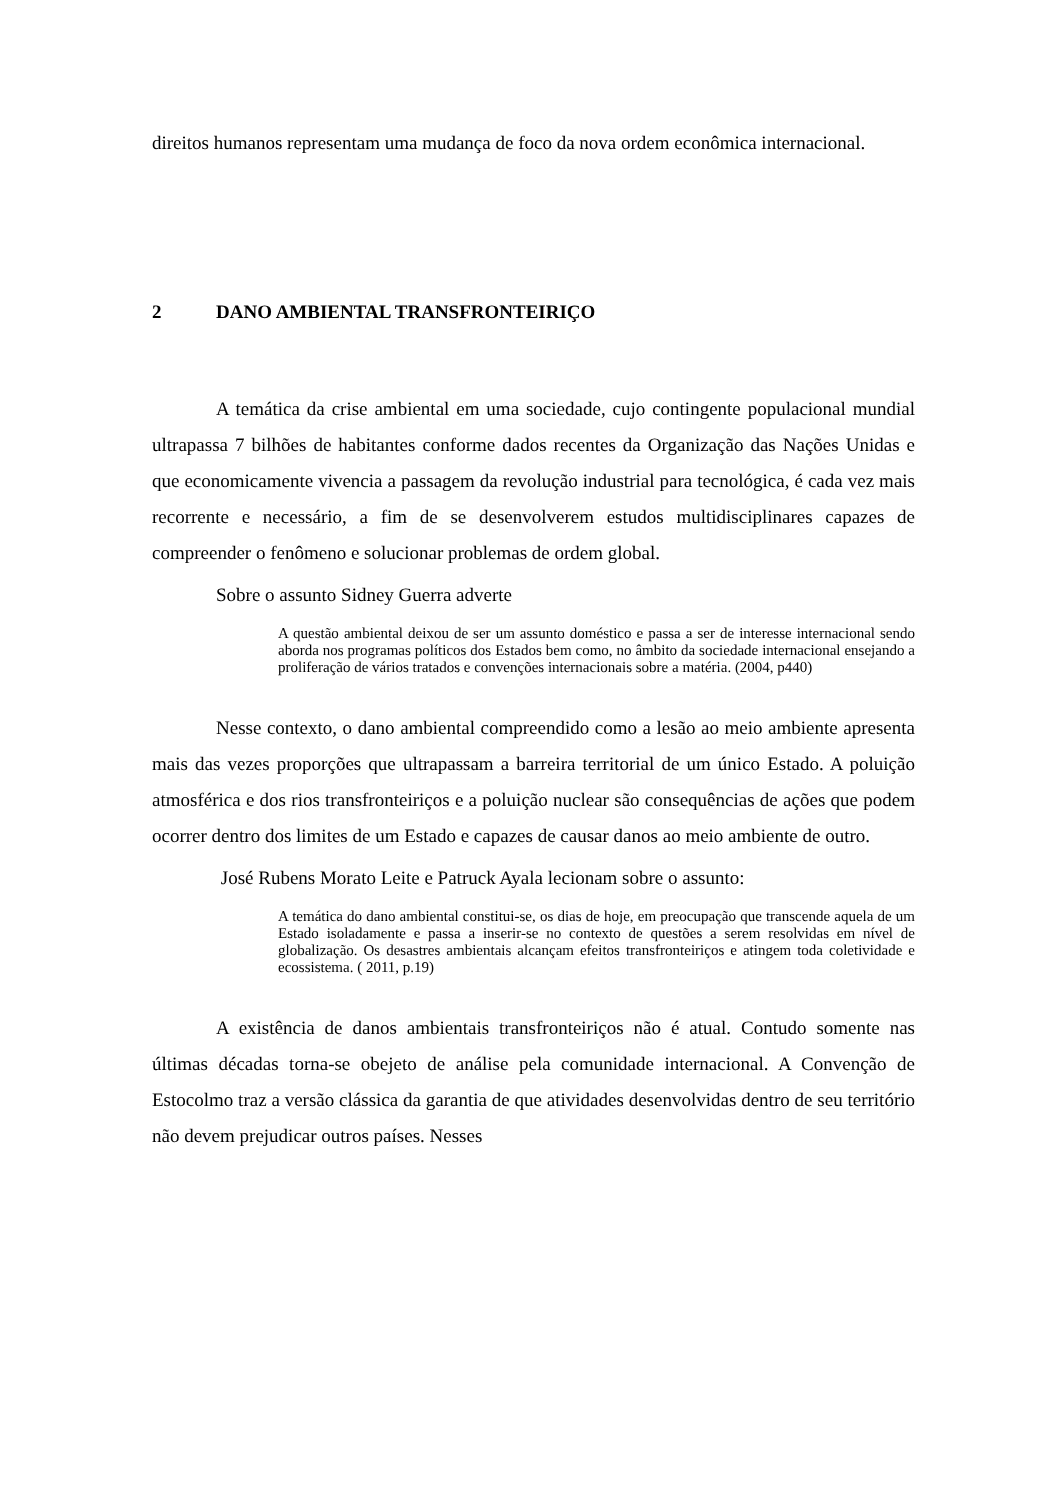direitos humanos representam uma mudança de foco da nova ordem econômica internacional.
2 DANO AMBIENTAL TRANSFRONTEIRIÇO
A temática da crise ambiental em uma sociedade, cujo contingente populacional mundial ultrapassa 7 bilhões de habitantes conforme dados recentes da Organização das Nações Unidas e que economicamente vivencia a passagem da revolução industrial para tecnológica, é cada vez mais recorrente e necessário, a fim de se desenvolverem estudos multidisciplinares capazes de compreender o fenômeno e solucionar problemas de ordem global.
Sobre o assunto Sidney Guerra adverte
A questão ambiental deixou de ser um assunto doméstico e passa a ser de interesse internacional sendo aborda nos programas políticos dos Estados bem como, no âmbito da sociedade internacional ensejando a proliferação de vários tratados e convenções internacionais sobre a matéria. (2004, p440)
Nesse contexto, o dano ambiental compreendido como a lesão ao meio ambiente apresenta mais das vezes proporções que ultrapassam a barreira territorial de um único Estado. A poluição atmosférica e dos rios transfronteiriços e a poluição nuclear são consequências de ações que podem ocorrer dentro dos limites de um Estado e capazes de causar danos ao meio ambiente de outro.
José Rubens Morato Leite e Patruck Ayala lecionam sobre o assunto:
A temática do dano ambiental constitui-se, os dias de hoje, em preocupação que transcende aquela de um Estado isoladamente e passa a inserir-se no contexto de questões a serem resolvidas em nível de globalização. Os desastres ambientais alcançam efeitos transfronteiriços e atingem toda coletividade e ecossistema. ( 2011, p.19)
A existência de danos ambientais transfronteiriços não é atual. Contudo somente nas últimas décadas torna-se obejeto de análise pela comunidade internacional. A Convenção de Estocolmo traz a versão clássica da garantia de que atividades desenvolvidas dentro de seu território não devem prejudicar outros países. Nesses